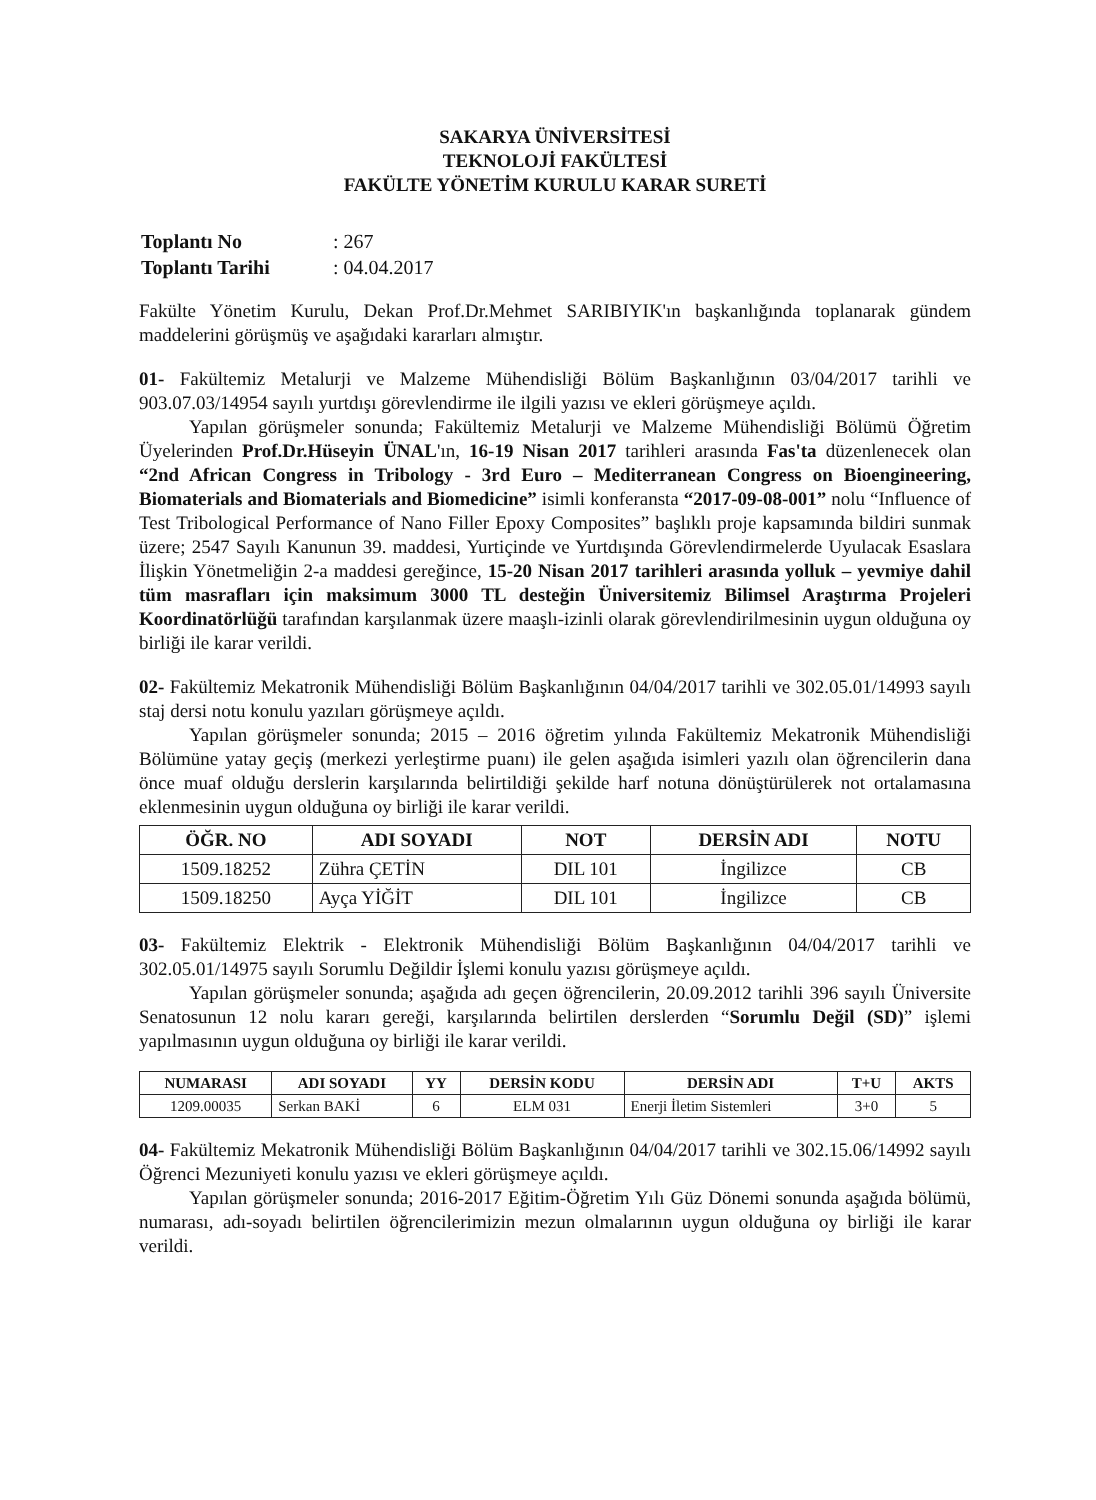SAKARYA ÜNİVERSİTESİ
TEKNOLOJİ FAKÜLTESİ
FAKÜLTE YÖNETİM KURULU KARAR SURETİ
| Toplantı No | : 267 |
| Toplantı Tarihi | : 04.04.2017 |
Fakülte Yönetim Kurulu, Dekan Prof.Dr.Mehmet SARIBIYIK'ın başkanlığında toplanarak gündem maddelerini görüşmüş ve aşağıdaki kararları almıştır.
01- Fakültemiz Metalurji ve Malzeme Mühendisliği Bölüm Başkanlığının 03/04/2017 tarihli ve 903.07.03/14954 sayılı yurtdışı görevlendirme ile ilgili yazısı ve ekleri görüşmeye açıldı.
Yapılan görüşmeler sonunda; Fakültemiz Metalurji ve Malzeme Mühendisliği Bölümü Öğretim Üyelerinden Prof.Dr.Hüseyin ÜNAL'ın, 16-19 Nisan 2017 tarihleri arasında Fas'ta düzenlenecek olan “2nd African Congress in Tribology - 3rd Euro – Mediterranean Congress on Bioengineering, Biomaterials and Biomaterials and Biomedicine” isimli konferansta “2017-09-08-001” nolu “Influence of Test Tribological Performance of Nano Filler Epoxy Composites” başlıklı proje kapsamında bildiri sunmak üzere; 2547 Sayılı Kanunun 39. maddesi, Yurtiçinde ve Yurtdışında Görevlendirmelerde Uyulacak Esaslara İlişkin Yönetmeliğin 2-a maddesi gereğince, 15-20 Nisan 2017 tarihleri arasında yolluk – yevmiye dahil tüm masrafları için maksimum 3000 TL desteğin Üniversitemiz Bilimsel Araştırma Projeleri Koordinatörlüğü tarafından karşılanmak üzere maaşlı-izinli olarak görevlendirilmesinin uygun olduğuna oy birliği ile karar verildi.
02- Fakültemiz Mekatronik Mühendisliği Bölüm Başkanlığının 04/04/2017 tarihli ve 302.05.01/14993 sayılı staj dersi notu konulu yazıları görüşmeye açıldı.
Yapılan görüşmeler sonunda; 2015 – 2016 öğretim yılında Fakültemiz Mekatronik Mühendisliği Bölümüne yatay geçiş (merkezi yerleştirme puanı) ile gelen aşağıda isimleri yazılı olan öğrencilerin dana önce muaf olduğu derslerin karşılarında belirtildiği şekilde harf notuna dönüştürülerek not ortalamasına eklenmesinin uygun olduğuna oy birliği ile karar verildi.
| ÖĞR. NO | ADI SOYADI | NOT | DERSİN ADI | NOTU |
| --- | --- | --- | --- | --- |
| 1509.18252 | Zühra ÇETİN | DIL 101 | İngilizce | CB |
| 1509.18250 | Ayça YİĞİT | DIL 101 | İngilizce | CB |
03- Fakültemiz Elektrik - Elektronik Mühendisliği Bölüm Başkanlığının 04/04/2017 tarihli ve 302.05.01/14975 sayılı Sorumlu Değildir İşlemi konulu yazısı görüşmeye açıldı.
Yapılan görüşmeler sonunda; aşağıda adı geçen öğrencilerin, 20.09.2012 tarihli 396 sayılı Üniversite Senatosunun 12 nolu kararı gereği, karşılarında belirtilen derslerden “Sorumlu Değil (SD)” işlemi yapılmasının uygun olduğuna oy birliği ile karar verildi.
| NUMARASI | ADI SOYADI | YY | DERSİN KODU | DERSİN ADI | T+U | AKTS |
| --- | --- | --- | --- | --- | --- | --- |
| 1209.00035 | Serkan BAKİ | 6 | ELM 031 | Enerji İletim Sistemleri | 3+0 | 5 |
04- Fakültemiz Mekatronik Mühendisliği Bölüm Başkanlığının 04/04/2017 tarihli ve 302.15.06/14992 sayılı Öğrenci Mezuniyeti konulu yazısı ve ekleri görüşmeye açıldı.
Yapılan görüşmeler sonunda; 2016-2017 Eğitim-Öğretim Yılı Güz Dönemi sonunda aşağıda bölümü, numarası, adı-soyadı belirtilen öğrencilerimizin mezun olmalarının uygun olduğuna oy birliği ile karar verildi.